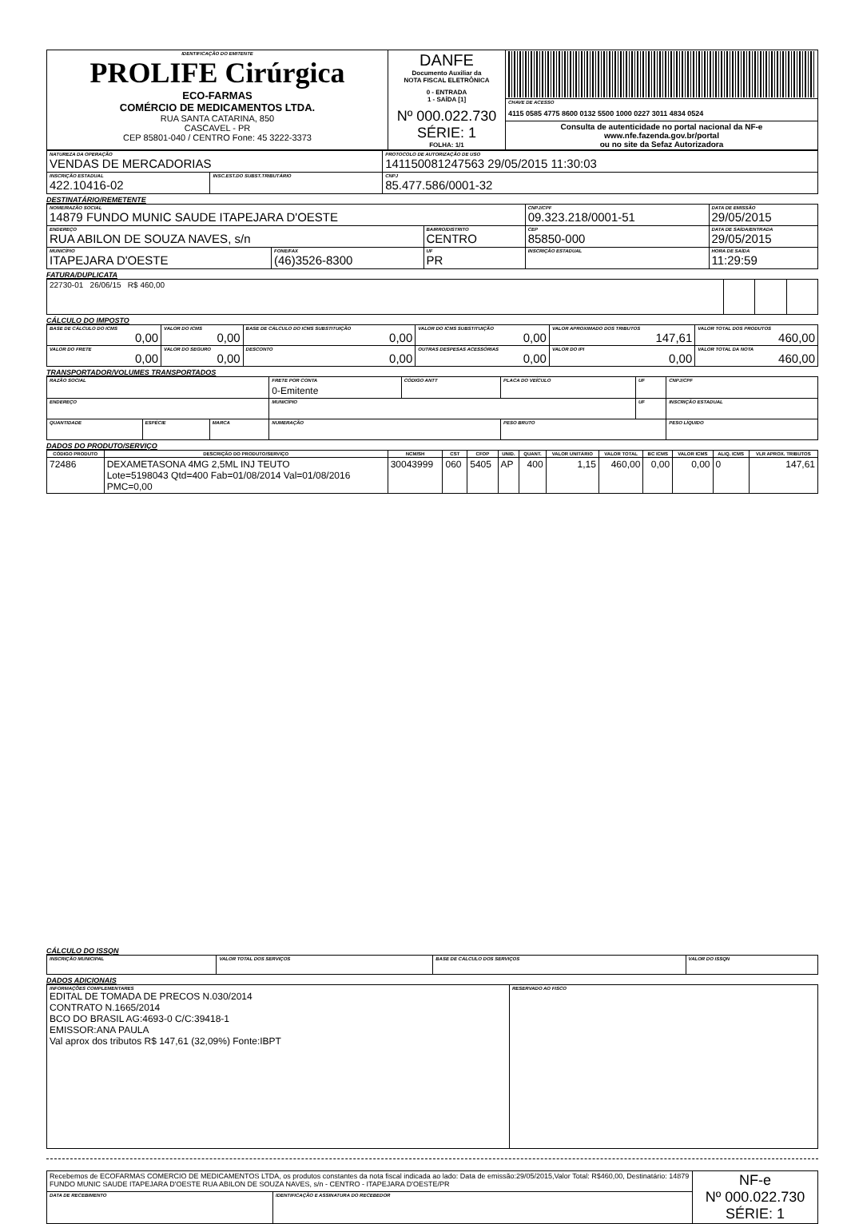| IDENTIFICAÇÃO DO EMITENTE PROLIFE Cirúrgica ECO-FARMAS COMÉRCIO DE MEDICAMENTOS LTDA. RUA SANTA CATARINA, 850 CASCAVEL - PR CEP 85801-040 / CENTRO Fone: 45 3222-3373 | DANFE Documento Auxiliar da NOTA FISCAL ELETRÔNICA 0 - ENTRADA 1 - SAÍDA [1] Nº 000.022.730 SÉRIE: 1 FOLHA: 1/1 | |
| | | CHAVE DE ACESSO 4115 0585 4775 8600 0132 5500 1000 0227 3011 4834 0524 |
| | | Consulta de autenticidade no portal nacional da NF-e www.nfe.fazenda.gov.br/portal ou no site da Sefaz Autorizadora |
| NATUREZA DA OPERAÇÃO VENDAS DE MERCADORIAS | | PROTOCOLO DE AUTORIZAÇÃO DE USO 141150081247563 29/05/2015 11:30:03 |
| INSCRIÇÃO ESTADUAL 422.10416-02 | INSC.EST.DO SUBST.TRIBUTÁRIO | CNPJ 85.477.586/0001-32 |
DESTINATÁRIO/REMETENTE
| NOME/RAZÃO SOCIAL 14879 FUNDO MUNIC SAUDE ITAPEJARA D'OESTE | | | CNPJ/CPF 09.323.218/0001-51 | | DATA DE EMISSÃO 29/05/2015 |
| ENDEREÇO RUA ABILON DE SOUZA NAVES, s/n | | BAIRRO/DISTRITO CENTRO | | CEP 85850-000 | DATA DE SAÍDA/ENTRADA 29/05/2015 |
| MUNICÍPIO ITAPEJARA D'OESTE | FONE/FAX (46)3526-8300 | UF PR | INSCRIÇÃO ESTADUAL | | HORA DE SAÍDA 11:29:59 |
FATURA/DUPLICATA
| 22730-01 26/06/15 R$ 460,00 | | | |
CÁLCULO DO IMPOSTO
| BASE DE CÁLCULO DO ICMS 0,00 | VALOR DO ICMS 0,00 | BASE DE CÁLCULO DO ICMS SUBSTITUIÇÃO 0,00 | VALOR DO ICMS SUBSTITUIÇÃO 0,00 | VALOR APROXIMADO DOS TRIBUTOS 147,61 | VALOR TOTAL DOS PRODUTOS 460,00 |
| VALOR DO FRETE 0,00 | VALOR DO SEGURO 0,00 | DESCONTO 0,00 | OUTRAS DESPESAS ACESSÓRIAS 0,00 | VALOR DO IPI 0,00 | VALOR TOTAL DA NOTA 460,00 |
TRANSPORTADOR/VOLUMES TRANSPORTADOS
| RAZÃO SOCIAL | | | FRETE POR CONTA 0-Emitente | CÓDIGO ANTT | PLACA DO VEÍCULO | UF | CNPJ/CPF |
| ENDEREÇO | | | MUNICÍPIO | | | UF | INSCRIÇÃO ESTADUAL |
| QUANTIDADE | ESPÉCIE | MARCA | NUMERAÇÃO | | PESO BRUTO | | PESO LÍQUIDO |
DADOS DO PRODUTO/SERVIÇO
| CÓDIGO PRODUTO | DESCRIÇÃO DO PRODUTO/SERVIÇO | NCM/SH | CST | CFOP | UNID. | QUANT. | VALOR UNITÁRIO | VALOR TOTAL | BC ICMS | VALOR ICMS | ALIQ. ICMS | VLR APROX. TRIBUTOS |
| --- | --- | --- | --- | --- | --- | --- | --- | --- | --- | --- | --- | --- |
| 72486 | DEXAMETASONA 4MG 2,5ML INJ TEUTO Lote=5198043 Qtd=400 Fab=01/08/2014 Val=01/08/2016 PMC=0,00 | 30043999 | 060 | 5405 | AP | 400 | 1,15 | 460,00 | 0,00 | 0,00 | 0 | 147,61 |
CÁLCULO DO ISSQN
| INSCRIÇÃO MUNICIPAL | VALOR TOTAL DOS SERVIÇOS | BASE DE CÁLCULO DOS SERVIÇOS | VALOR DO ISSQN |
DADOS ADICIONAIS
| INFORMAÇÕES COMPLEMENTARES EDITAL DE TOMADA DE PRECOS N.030/2014 CONTRATO N.1665/2014 BCO DO BRASIL AG:4693-0 C/C:39418-1 EMISSOR:ANA PAULA Val aprox dos tributos R$ 147,61 (32,09%) Fonte:IBPT | RESERVADO AO FISCO |
| Recebemos de ECOFARMAS COMERCIO DE MEDICAMENTOS LTDA, os produtos constantes da nota fiscal indicada ao lado: Data de emissão:29/05/2015,Valor Total: R$460,00, Destinatário: 14879 FUNDO MUNIC SAUDE ITAPEJARA D'OESTE RUA ABILON DE SOUZA NAVES, s/n - CENTRO - ITAPEJARA D'OESTE/PR | | NF-e Nº 000.022.730 SÉRIE: 1 |
| DATA DE RECEBIMENTO | IDENTIFICAÇÃO E ASSINATURA DO RECEBEDOR | |